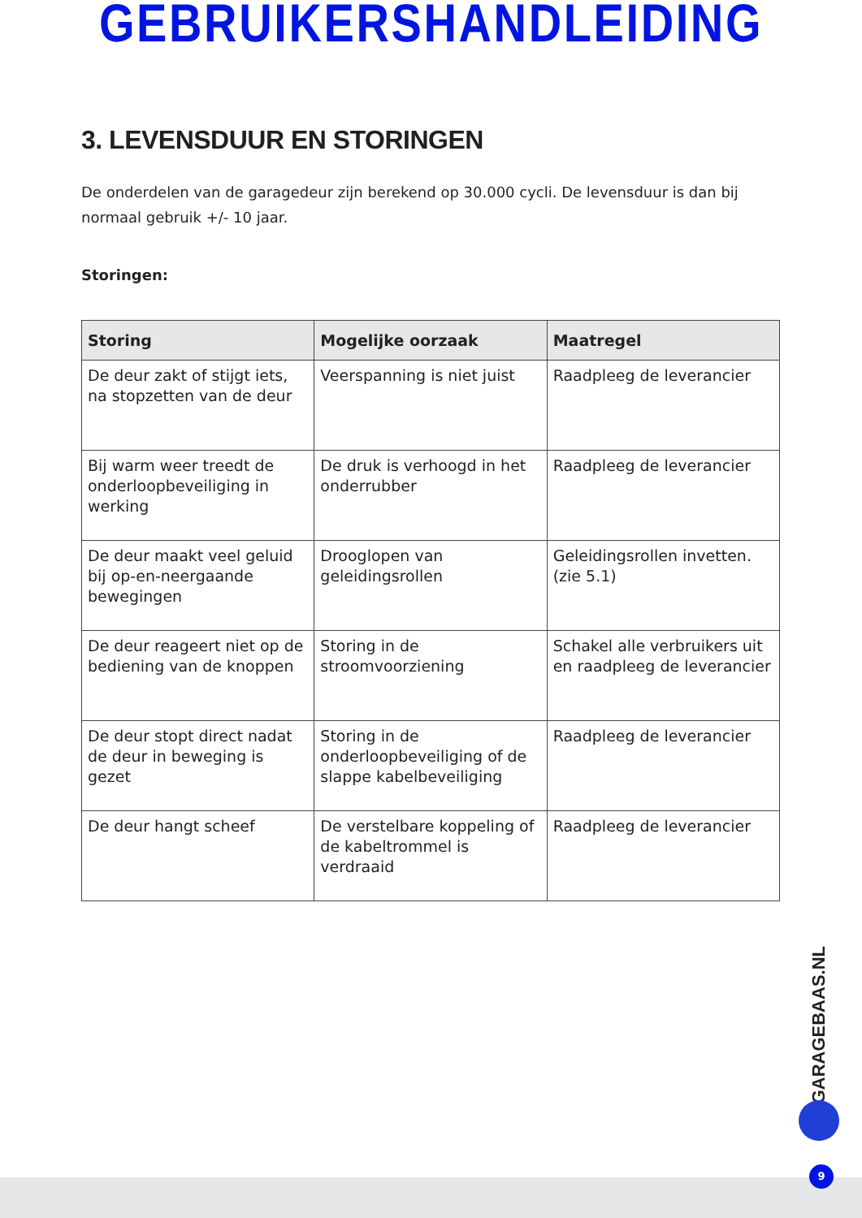GEBRUIKERSHANDLEIDING
3. LEVENSDUUR EN STORINGEN
De onderdelen van de garagedeur zijn berekend op 30.000 cycli. De levensduur is dan bij normaal gebruik +/- 10 jaar.
Storingen:
| Storing | Mogelijke oorzaak | Maatregel |
| --- | --- | --- |
| De deur zakt of stijgt iets, na stopzetten van de deur | Veerspanning is niet juist | Raadpleeg de leverancier |
| Bij warm weer treedt de onderloopbeveiliging in werking | De druk is verhoogd in het onderrubber | Raadpleeg de leverancier |
| De deur maakt veel geluid bij op-en-neergaande bewegingen | Drooglopen van geleidingsrollen | Geleidingsrollen invetten. (zie 5.1) |
| De deur reageert niet op de bediening van de knoppen | Storing in de stroomvoorziening | Schakel alle verbruikers uit en raadpleeg de leverancier |
| De deur stopt direct nadat de deur in beweging is gezet | Storing in de onderloopbeveiliging of de slappe kabelbeveiliging | Raadpleeg de leverancier |
| De deur hangt scheef | De verstelbare koppeling of de kabeltrommel is verdraaid | Raadpleeg de leverancier |
GARAGEBAAS.NL
9